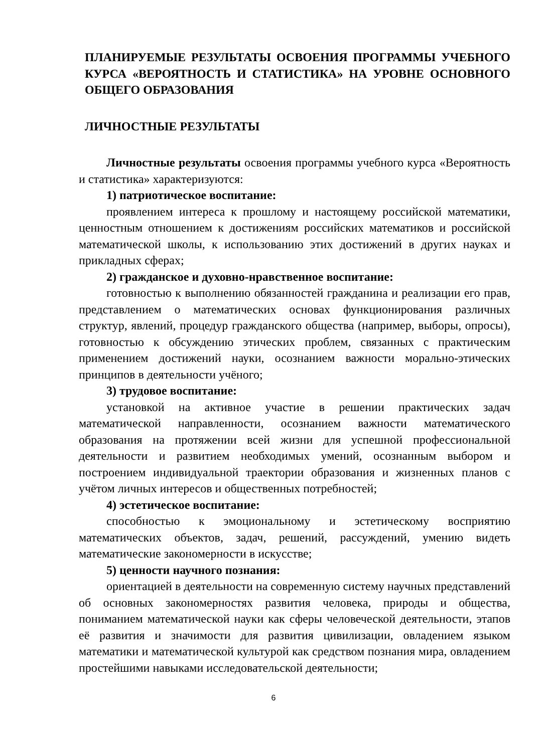ПЛАНИРУЕМЫЕ РЕЗУЛЬТАТЫ ОСВОЕНИЯ ПРОГРАММЫ УЧЕБНОГО КУРСА «ВЕРОЯТНОСТЬ И СТАТИСТИКА» НА УРОВНЕ ОСНОВНОГО ОБЩЕГО ОБРАЗОВАНИЯ
ЛИЧНОСТНЫЕ РЕЗУЛЬТАТЫ
Личностные результаты освоения программы учебного курса «Вероятность и статистика» характеризуются:
1) патриотическое воспитание:
проявлением интереса к прошлому и настоящему российской математики, ценностным отношением к достижениям российских математиков и российской математической школы, к использованию этих достижений в других науках и прикладных сферах;
2) гражданское и духовно-нравственное воспитание:
готовностью к выполнению обязанностей гражданина и реализации его прав, представлением о математических основах функционирования различных структур, явлений, процедур гражданского общества (например, выборы, опросы), готовностью к обсуждению этических проблем, связанных с практическим применением достижений науки, осознанием важности морально-этических принципов в деятельности учёного;
3) трудовое воспитание:
установкой на активное участие в решении практических задач математической направленности, осознанием важности математического образования на протяжении всей жизни для успешной профессиональной деятельности и развитием необходимых умений, осознанным выбором и построением индивидуальной траектории образования и жизненных планов с учётом личных интересов и общественных потребностей;
4) эстетическое воспитание:
способностью к эмоциональному и эстетическому восприятию математических объектов, задач, решений, рассуждений, умению видеть математические закономерности в искусстве;
5) ценности научного познания:
ориентацией в деятельности на современную систему научных представлений об основных закономерностях развития человека, природы и общества, пониманием математической науки как сферы человеческой деятельности, этапов её развития и значимости для развития цивилизации, овладением языком математики и математической культурой как средством познания мира, овладением простейшими навыками исследовательской деятельности;
6